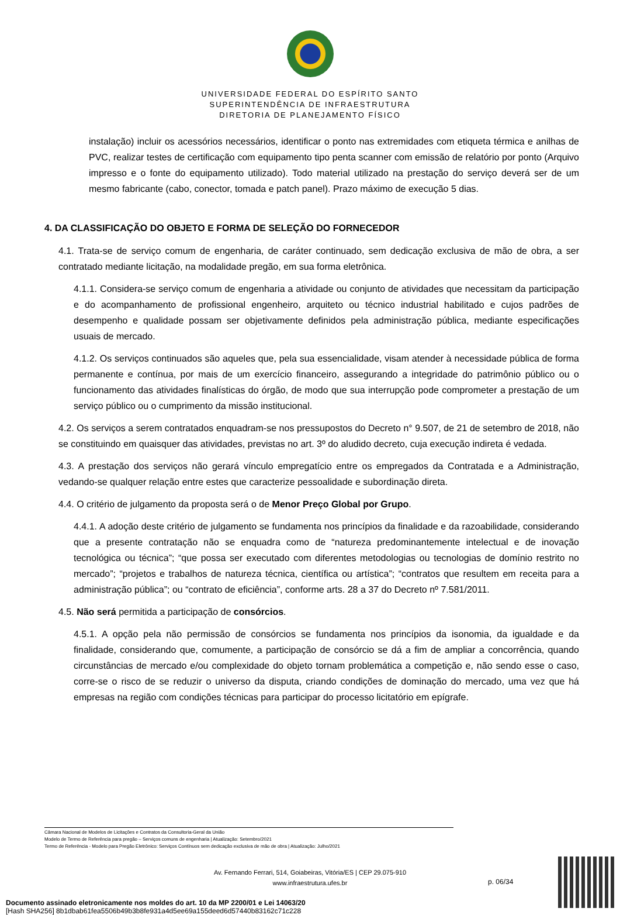UNIVERSIDADE FEDERAL DO ESPÍRITO SANTO
SUPERINTENDÊNCIA DE INFRAESTRUTURA
DIRETORIA DE PLANEJAMENTO FÍSICO
instalação) incluir os acessórios necessários, identificar o ponto nas extremidades com etiqueta térmica e anilhas de PVC, realizar testes de certificação com equipamento tipo penta scanner com emissão de relatório por ponto (Arquivo impresso e o fonte do equipamento utilizado). Todo material utilizado na prestação do serviço deverá ser de um mesmo fabricante (cabo, conector, tomada e patch panel). Prazo máximo de execução 5 dias.
4. DA CLASSIFICAÇÃO DO OBJETO E FORMA DE SELEÇÃO DO FORNECEDOR
4.1. Trata-se de serviço comum de engenharia, de caráter continuado, sem dedicação exclusiva de mão de obra, a ser contratado mediante licitação, na modalidade pregão, em sua forma eletrônica.
4.1.1. Considera-se serviço comum de engenharia a atividade ou conjunto de atividades que necessitam da participação e do acompanhamento de profissional engenheiro, arquiteto ou técnico industrial habilitado e cujos padrões de desempenho e qualidade possam ser objetivamente definidos pela administração pública, mediante especificações usuais de mercado.
4.1.2. Os serviços continuados são aqueles que, pela sua essencialidade, visam atender à necessidade pública de forma permanente e contínua, por mais de um exercício financeiro, assegurando a integridade do patrimônio público ou o funcionamento das atividades finalísticas do órgão, de modo que sua interrupção pode comprometer a prestação de um serviço público ou o cumprimento da missão institucional.
4.2. Os serviços a serem contratados enquadram-se nos pressupostos do Decreto n° 9.507, de 21 de setembro de 2018, não se constituindo em quaisquer das atividades, previstas no art. 3º do aludido decreto, cuja execução indireta é vedada.
4.3. A prestação dos serviços não gerará vínculo empregatício entre os empregados da Contratada e a Administração, vedando-se qualquer relação entre estes que caracterize pessoalidade e subordinação direta.
4.4. O critério de julgamento da proposta será o de Menor Preço Global por Grupo.
4.4.1. A adoção deste critério de julgamento se fundamenta nos princípios da finalidade e da razoabilidade, considerando que a presente contratação não se enquadra como de “natureza predominantemente intelectual e de inovação tecnológica ou técnica”; “que possa ser executado com diferentes metodologias ou tecnologias de domínio restrito no mercado”; “projetos e trabalhos de natureza técnica, científica ou artística”; “contratos que resultem em receita para a administração pública”; ou “contrato de eficiência”, conforme arts. 28 a 37 do Decreto nº 7.581/2011.
4.5. Não será permitida a participação de consórcios.
4.5.1. A opção pela não permissão de consórcios se fundamenta nos princípios da isonomia, da igualdade e da finalidade, considerando que, comumente, a participação de consórcio se dá a fim de ampliar a concorrência, quando circunstâncias de mercado e/ou complexidade do objeto tornam problemática a competição e, não sendo esse o caso, corre-se o risco de se reduzir o universo da disputa, criando condições de dominação do mercado, uma vez que há empresas na região com condições técnicas para participar do processo licitatório em epígrafe.
Câmara Nacional de Modelos de Licitações e Contratos da Consultoria-Geral da União
Modelo de Termo de Referência para pregão – Serviços comuns de engenharia | Atualização: Setembro/2021
Termo de Referência - Modelo para Pregão Eletrônico: Serviços Contínuos sem dedicação exclusiva de mão de obra | Atualização: Julho/2021
Av. Fernando Ferrari, 514, Goiabeiras, Vitória/ES | CEP 29.075-910
www.infraestrutura.ufes.br
p. 06/34
Documento assinado eletronicamente nos moldes do art. 10 da MP 2200/01 e Lei 14063/20
[Hash SHA256] 8b1dbab61fea5506b49b3b8fe931a4d5ee69a155deed6d57440b83162c71c228